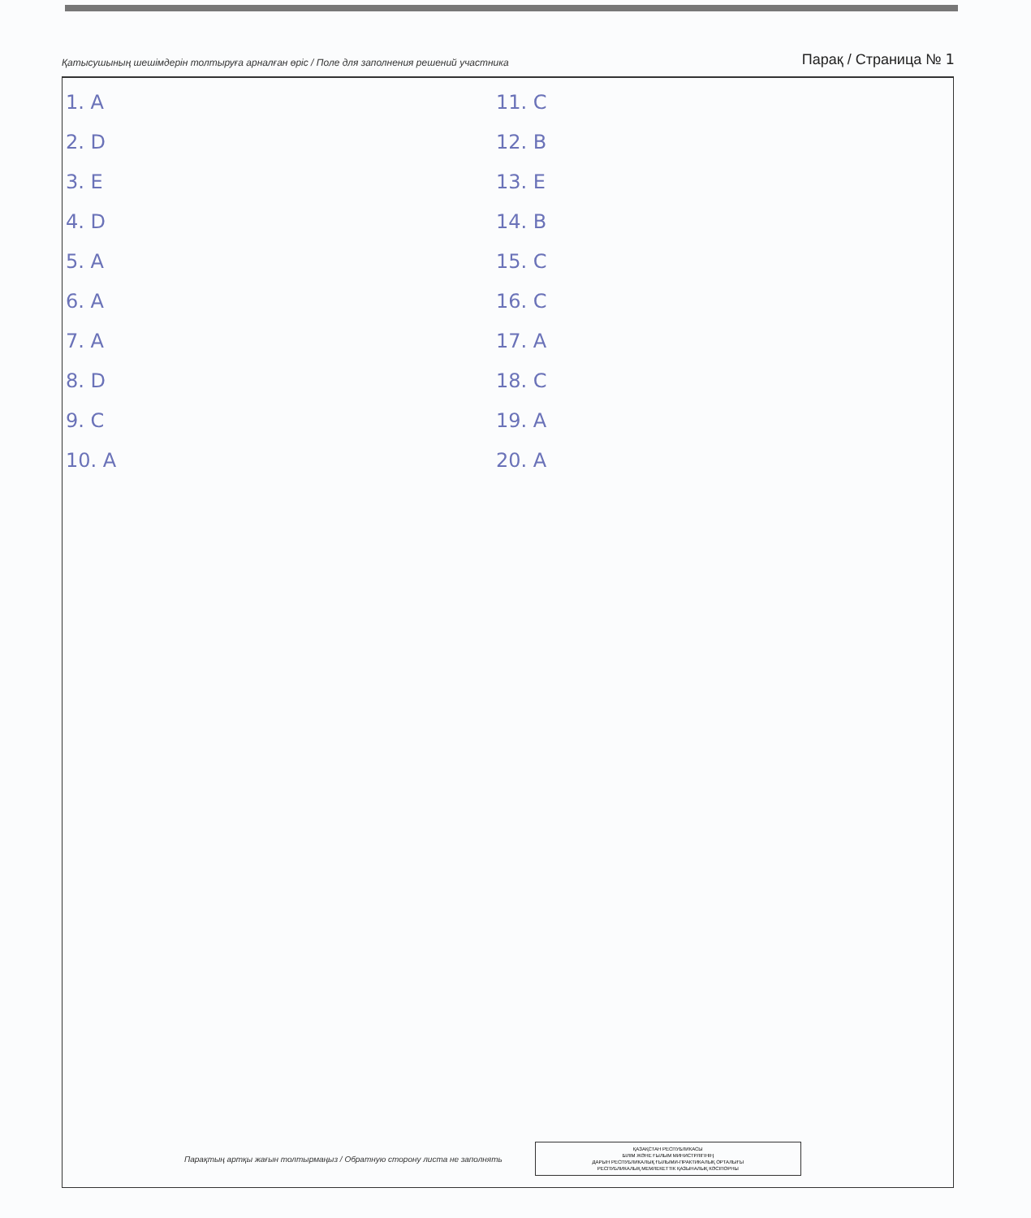Қатысушының шешімдерін толтыруға арналған өріс / Поле для заполнения решений участника Парақ / Страница № 1
1. A
2. D
3. E
4. D
5. A
6. A
7. A
8. D
9. C
10. A
11. C
12. B
13. E
14. B
15. C
16. C
17. A
18. C
19. A
20. A
Парақтың артқы жағын толтырмаңыз / Обратную сторону листа не заполнять
ҚАЗАҚСТАН РЕСПУБЛИКАСЫ
БІЛІМ ЖӘНЕ ҒЫЛЫМ МИНИСТРЛІГІНІҢ
ДАРЫН РЕСПУБЛИКАЛЫҚ ҒЫЛЫМИ-ПРАКТИКАЛЫҚ ОРТАЛЫҒЫ
РЕСПУБЛИКАЛЫҚ МЕМЛЕКЕТТІК ҚАЗЫНАЛЫҚ КӘСІПОРНЫ